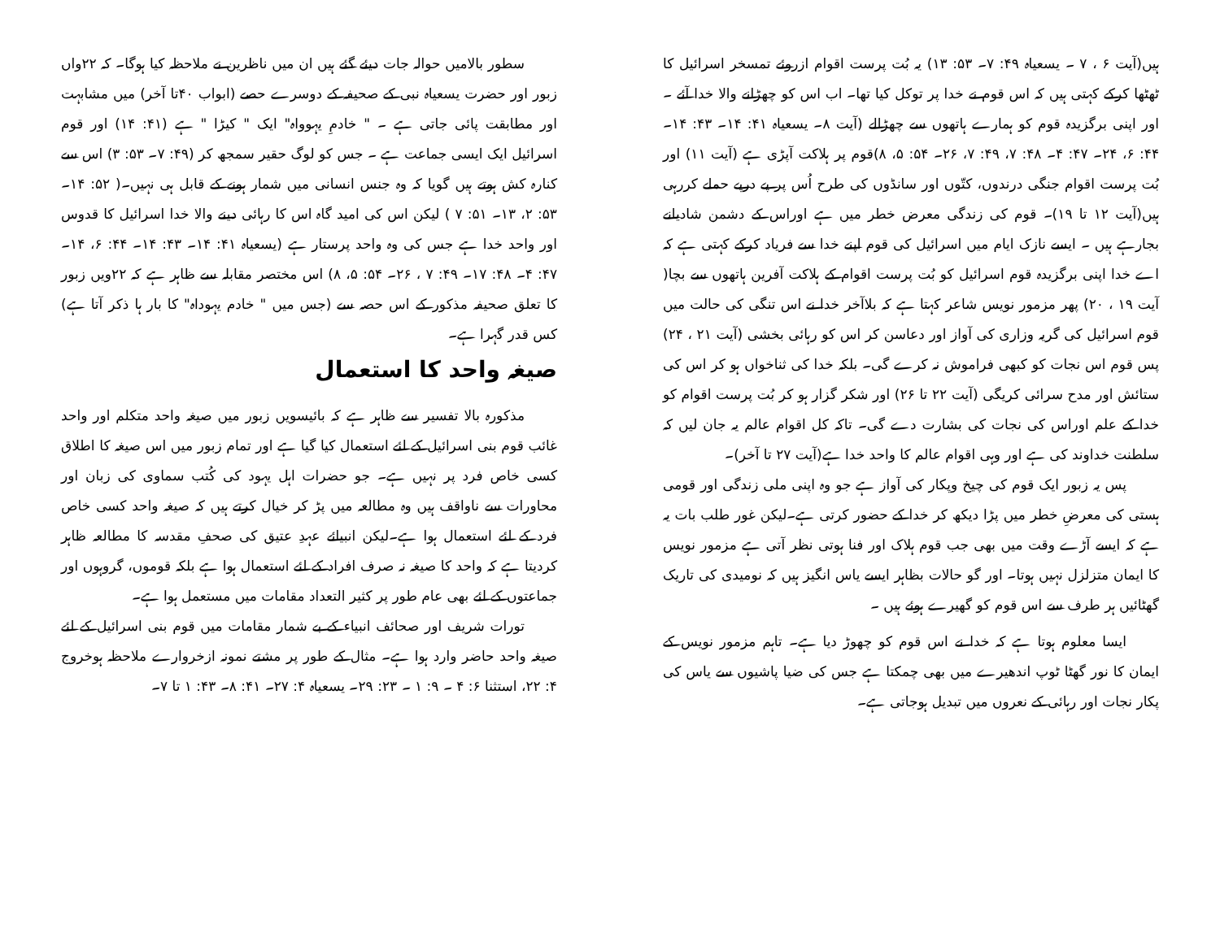ہیں(آیت ۶ ، ۷ ۔ یسعیاہ ۴۹: ۷۔ ۵۳: ۱۳) یہ بُت پرست اقوام ازروئے تمسخر اسرائیل کا ٹھٹھا کرکے کہتی ہیں کہ اس قوم نے خدا پر توکل کیا تھا۔ اب اس کو چھڑانے والا خدا آئے ۔ اور اپنی برگزیدہ قوم کو ہمارے ہاتھوں سے چھڑالے (آیت ۸۔ یسعیاہ ۴۱: ۱۴۔ ۴۳: ۱۴۔ ۴۴: ۶، ۲۴۔ ۴۷: ۴۔ ۴۸: ۷، ۴۹: ۷، ۲۶۔ ۵۴: ۵، ۸)قوم پر ہلاکت آپڑی ہے (آیت ۱۱) اور بُت پرست اقوام جنگی درندوں، کتّوں اور سانڈوں کی طرح اُس پر پے درپے حملے کررہی ہیں(آیت ۱۲ تا ۱۹)۔ قوم کی زندگی معرض خطر میں ہے اوراس کے دشمن شادیانے بجارہے ہیں ۔ ایسے نازک ایام میں اسرائیل کی قوم اپنے خدا سے فریاد کرکے کہتی ہے کہ اے خدا اپنی برگزیدہ قوم اسرائیل کو بُت پرست اقوام کے ہلاکت آفرین ہاتھوں سے بچا( آیت ۱۹ ، ۲۰) پھر مزمور نویس شاعر کہتا ہے کہ بلاآخر خدا نے اس تنگی کی حالت میں قوم اسرائیل کی گریہ وزاری کی آواز اور دعاسن کر اس کو رہائی بخشی (آیت ۲۱ ، ۲۴) پس قوم اس نجات کو کبھی فراموش نہ کرے گی۔ بلکہ خدا کی ثناخواں ہو کر اس کی ستائش اور مدح سرائی کریگی (آیت ۲۲ تا ۲۶) اور شکر گزار ہو کر بُت پرست اقوام کو خدا کے علم اوراس کی نجات کی بشارت دے گی۔ تاکہ کل اقوام عالم یہ جان لیں کہ سلطنت خداوند کی ہے اور وہی اقوام عالم کا واحد خدا ہے(آیت ۲۷ تا آخر)۔
پس یہ زبور ایک قوم کی چیخ وپکار کی آواز ہے جو وہ اپنی ملی زندگی اور قومی ہستی کی معرضِ خطر میں پڑا دیکھ کر خدا کے حضور کرتی ہے۔لیکن غور طلب بات یہ ہے کہ ایسے آڑے وقت میں بھی جب قوم ہلاک اور فنا ہوتی نظر آتی ہے مزمور نویس کا ایمان متزلزل نہیں ہوتا۔ اور گو حالات بظاہر ایسے یاس انگیز ہیں کہ نومیدی کی تاریک گھٹائیں ہر طرف سے اس قوم کو گھیرے ہوئے ہیں ۔
ایسا معلوم ہوتا ہے کہ خدا نے اس قوم کو چھوڑ دیا ہے۔ تاہم مزمور نویس کے ایمان کا نور گھٹا ٹوپ اندھیرے میں بھی چمکتا ہے جس کی ضیا پاشیوں سے یاس کی پکار نجات اور رہائی کے نعروں میں تبدیل ہوجاتی ہے۔
سطور بالامیں حوالہ جات دیئے گئے ہیں ان میں ناظرین نے ملاحظہ کیا ہوگا۔ کہ ۲۲واں زبور اور حضرت یسعیاہ نبی کے صحیفہ کے دوسرے حصے (ابواب ۴۰تا آخر) میں مشابہت اور مطابقت پائی جاتی ہے ۔ " خادمِ یہوواہ" ایک " کیڑا " ہے (۴۱: ۱۴) اور قوم اسرائیل ایک ایسی جماعت ہے ۔ جس کو لوگ حقیر سمجھ کر (۴۹: ۷۔ ۵۳: ۳) اس سے کنارہ کش ہوتے ہیں گویا کہ وہ جنس انسانی میں شمار ہونے کے قابل ہی نہیں۔( ۵۲: ۱۴۔ ۵۳: ۲، ۱۳۔ ۵۱: ۷ ) لیکن اس کی امید گاہ اس کا رہائی دینے والا خدا اسرائیل کا قدوس اور واحد خدا ہے جس کی وہ واحد پرستار ہے (یسعیاہ ۴۱: ۱۴۔ ۴۳: ۱۴۔ ۴۴: ۶، ۱۴۔ ۴۷: ۴۔ ۴۸: ۱۷۔ ۴۹: ۷ ، ۲۶۔ ۵۴: ۵، ۸) اس مختصر مقابلہ سے ظاہر ہے کہ ۲۲ویں زبور کا تعلق صحیفہ مذکور کے اس حصہ سے (جس میں " خادم یہوداہ" کا بار ہا ذکر آتا ہے) کس قدر گہرا ہے۔
صیغہ واحد کا استعمال
مذکورہ بالا تفسیر سے ظاہر ہے کہ بائیسویں زبور میں صیغہ واحد متکلم اور واحد غائب قوم بنی اسرائیل کے لئے استعمال کیا گیا ہے اور تمام زبور میں اس صیغہ کا اطلاق کسی خاص فرد پر نہیں ہے۔ جو حضرات اہل یہود کی کُتب سماوی کی زبان اور محاورات سے ناواقف ہیں وہ مطالعہ میں پڑ کر خیال کرتے ہیں کہ صیغہ واحد کسی خاص فرد کے لئے استعمال ہوا ہے۔لیکن انبیائے عہدِ عتیق کی صحفِ مقدسہ کا مطالعہ ظاہر کردیتا ہے کہ واحد کا صیغہ نہ صرف افراد کے لئے استعمال ہوا ہے بلکہ قوموں، گروہوں اور جماعتوں کے لئے بھی عام طور پر کثیر التعداد مقامات میں مستعمل ہوا ہے۔
تورات شریف اور صحائف انبیاء کے بے شمار مقامات میں قوم بنی اسرائیل کے لئے صیغہ واحد حاضر وارد ہوا ہے۔ مثال کے طور پر مشتے نمونہ ازخروارے ملاحظہ ہوخروج ۴: ۲۲، استثنا ۶: ۴ ۔ ۹: ۱ ۔ ۲۳: ۲۹۔ یسعیاہ ۴: ۲۷۔ ۴۱: ۸۔ ۴۳: ۱ تا ۷۔